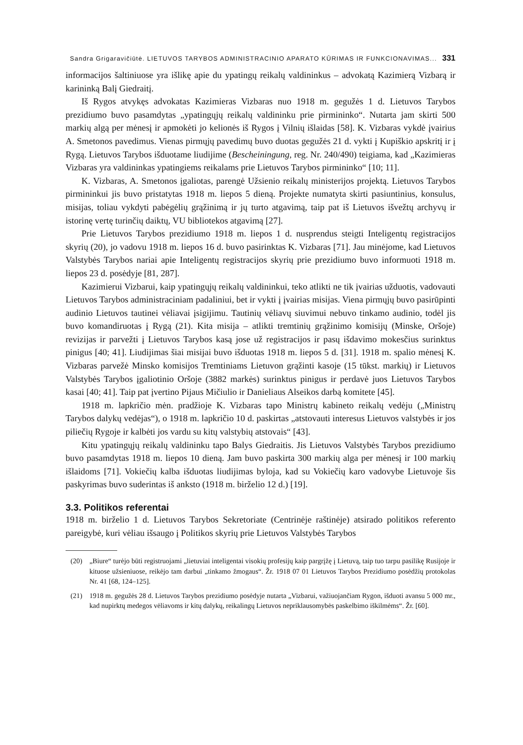Sandra Grigaravičiūtė. LIETUVOS TARYBOS ADMINISTRACINIO APARATO KŪRIMAS IR FUNKCIONAVIMAS... 331
informacijos šaltiniuose yra išlikę apie du ypatingų reikalų valdininkus – advokatą Kazimierą Vizbarą ir karininką Balį Giedraitį.
Iš Rygos atvykęs advokatas Kazimieras Vizbaras nuo 1918 m. gegužės 1 d. Lietuvos Tarybos prezidiumo buvo pasamdytas „ypatingųjų reikalų valdininku prie pirmininko“. Nutarta jam skirti 500 markių algą per mėnesį ir apmokėti jo kelionės iš Rygos į Vilnių išlaidas [58]. K. Vizbaras vykdė įvairius A. Smetonos pavedimus. Vienas pirmųjų pavedimų buvo duotas gegužės 21 d. vykti į Kupiškio apskritį ir į Rygą. Lietuvos Tarybos išduotame liudijime (Bescheiningung, reg. Nr. 240/490) teigiama, kad „Kazimieras Vizbaras yra valdininkas ypatingiems reikalams prie Lietuvos Tarybos pirmininko“ [10; 11].
K. Vizbaras, A. Smetonos įgaliotas, parengė Užsienio reikalų ministerijos projektą. Lietuvos Tarybos pirmininkui jis buvo pristatytas 1918 m. liepos 5 dieną. Projekte numatyta skirti pasiuntinius, konsulus, misijas, toliau vykdyti pabėgėlių grąžinimą ir jų turto atgavimą, taip pat iš Lietuvos išvežtų archyvų ir istorinę vertę turinčių daiktų, VU bibliotekos atgavimą [27].
Prie Lietuvos Tarybos prezidiumo 1918 m. liepos 1 d. nusprendus steigti Inteligentų registracijos skyrių (20), jo vadovu 1918 m. liepos 16 d. buvo pasirinktas K. Vizbaras [71]. Jau minėjome, kad Lietuvos Valstybės Tarybos nariai apie Inteligentų registracijos skyrių prie prezidiumo buvo informuoti 1918 m. liepos 23 d. posėdyje [81, 287].
Kazimierui Vizbarui, kaip ypatingųjų reikalų valdininkui, teko atlikti ne tik įvairias užduotis, vadovauti Lietuvos Tarybos administraciniam padaliniui, bet ir vykti į įvairias misijas. Viena pirmųjų buvo pasirūpinti audinio Lietuvos tautinei vėliavai įsigijimu. Tautinių vėliavų siuvimui nebuvo tinkamo audinio, todėl jis buvo komandiruotas į Rygą (21). Kita misija – atlikti tremtinių grąžinimo komisijų (Minske, Oršoje) revizijas ir parvežti į Lietuvos Tarybos kasą jose už registracijos ir pasų išdavimo mokesčius surinktus pinigus [40; 41]. Liudijimas šiai misijai buvo išduotas 1918 m. liepos 5 d. [31]. 1918 m. spalio mėnesį K. Vizbaras parvežė Minsko komisijos Tremtiniams Lietuvon grąžinti kasoje (15 tūkst. markių) ir Lietuvos Valstybės Tarybos įgaliotinio Oršoje (3882 markės) surinktus pinigus ir perdavė juos Lietuvos Tarybos kasai [40; 41]. Taip pat įvertino Pijaus Mičiulio ir Danieliaus Alseikos darbą komitete [45].
1918 m. lapkričio mėn. pradžioje K. Vizbaras tapo Ministrų kabineto reikalų vedėju („Ministrų Tarybos dalykų vedėjas“), o 1918 m. lapkričio 10 d. paskirtas „atstovauti interesus Lietuvos valstybės ir jos piliečių Rygoje ir kalbėti jos vardu su kitų valstybių atstovais“ [43].
Kitu ypatingųjų reikalų valdininku tapo Balys Giedraitis. Jis Lietuvos Valstybės Tarybos prezidiumo buvo pasamdytas 1918 m. liepos 10 dieną. Jam buvo paskirta 300 markių alga per mėnesį ir 100 markių išlaidoms [71]. Vokiečių kalba išduotas liudijimas byloja, kad su Vokiečių karo vadovybe Lietuvoje šis paskyrimas buvo suderintas iš anksto (1918 m. birželio 12 d.) [19].
3.3. Politikos referentai
1918 m. birželio 1 d. Lietuvos Tarybos Sekretoriate (Centrinėje raštinėje) atsirado politikos referento pareigybė, kuri vėliau išsaugo į Politikos skyrių prie Lietuvos Valstybės Tarybos
(20) „Biure“ turėjo būti registruojami „lietuviai inteligentai visokių profesijų kaip pargrįžę į Lietuvą, taip tuo tarpu pasilikę Rusijoje ir kituose užsieniuose, reikėjo tam darbui „tinkamo žmogaus“. Žr. 1918 07 01 Lietuvos Tarybos Prezidiumo posėdžių protokolas Nr. 41 [68, 124–125].
(21) 1918 m. gegužės 28 d. Lietuvos Tarybos prezidiumo posėdyje nutarta „Vizbarui, važiuojančiam Rygon, išduoti avansu 5 000 mr., kad nupirktų medegos vėliavoms ir kitų dalykų, reikalingų Lietuvos nepriklausomybės paskelbimo iškilmėms“. Žr. [60].